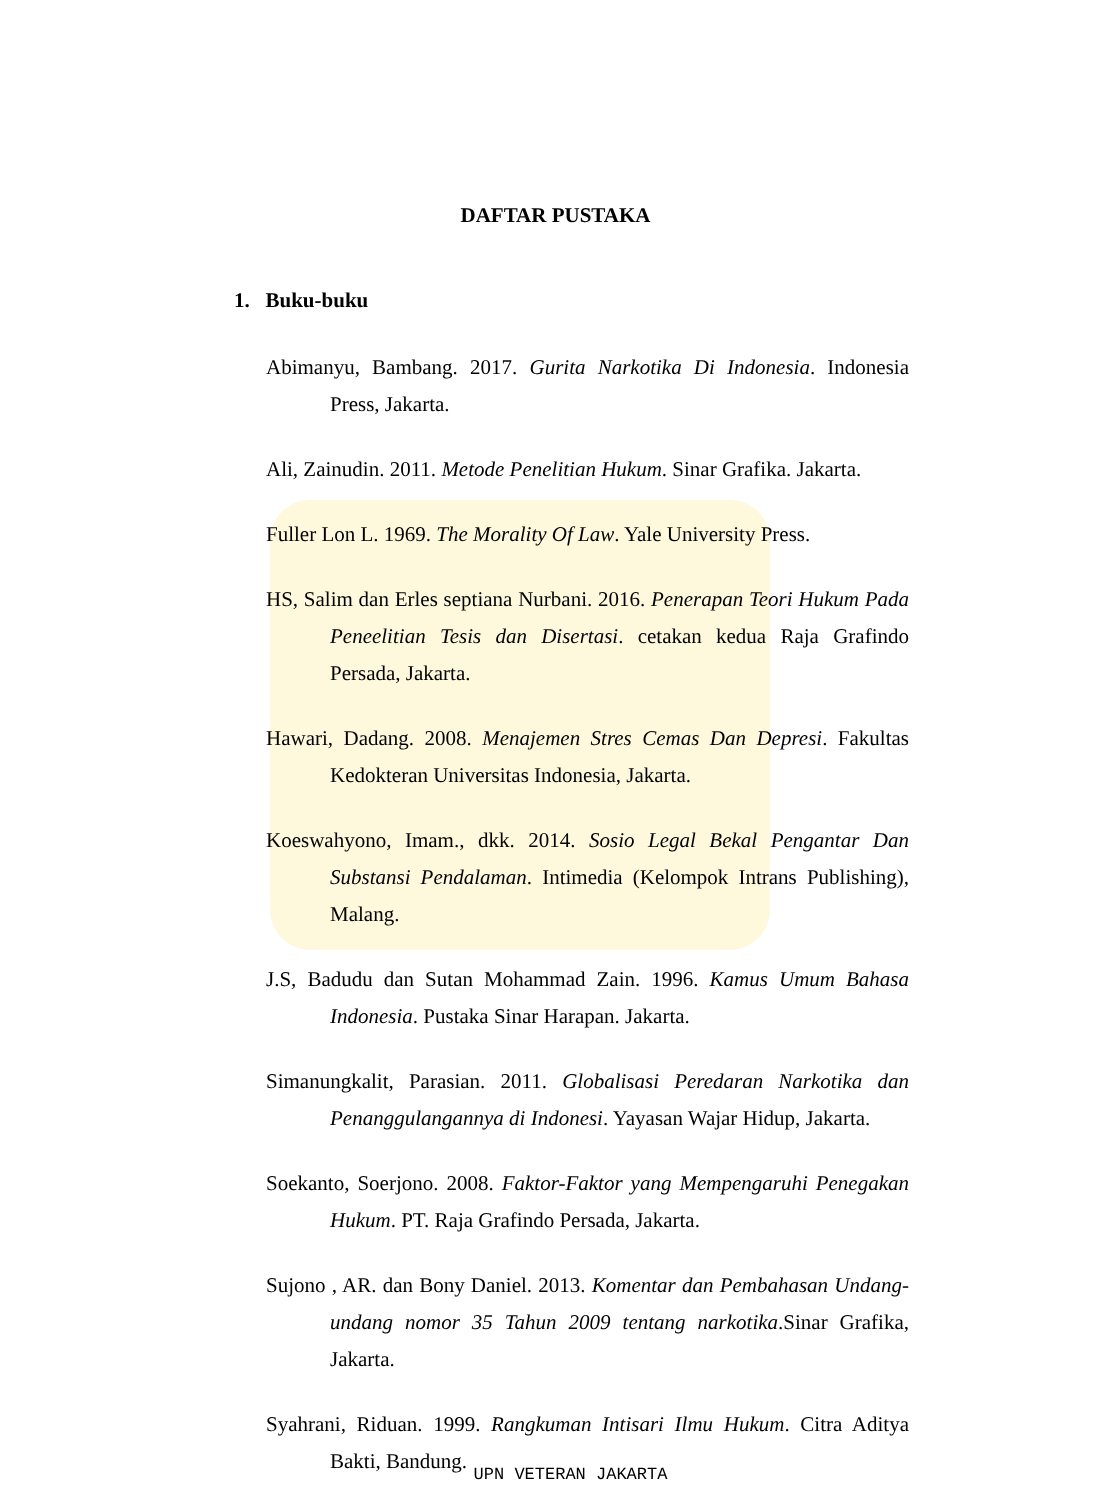DAFTAR PUSTAKA
1. Buku-buku
Abimanyu, Bambang. 2017. Gurita Narkotika Di Indonesia. Indonesia Press, Jakarta.
Ali, Zainudin. 2011. Metode Penelitian Hukum. Sinar Grafika. Jakarta.
Fuller Lon L. 1969. The Morality Of Law. Yale University Press.
HS, Salim dan Erles septiana Nurbani. 2016. Penerapan Teori Hukum Pada Peneelitian Tesis dan Disertasi. cetakan kedua Raja Grafindo Persada, Jakarta.
Hawari, Dadang. 2008. Menajemen Stres Cemas Dan Depresi. Fakultas Kedokteran Universitas Indonesia, Jakarta.
Koeswahyono, Imam., dkk. 2014. Sosio Legal Bekal Pengantar Dan Substansi Pendalaman. Intimedia (Kelompok Intrans Publishing), Malang.
J.S, Badudu dan Sutan Mohammad Zain. 1996. Kamus Umum Bahasa Indonesia. Pustaka Sinar Harapan. Jakarta.
Simanungkalit, Parasian. 2011. Globalisasi Peredaran Narkotika dan Penanggulangannya di Indonesi. Yayasan Wajar Hidup, Jakarta.
Soekanto, Soerjono. 2008. Faktor-Faktor yang Mempengaruhi Penegakan Hukum. PT. Raja Grafindo Persada, Jakarta.
Sujono , AR. dan Bony Daniel. 2013. Komentar dan Pembahasan Undang-undang nomor 35 Tahun 2009 tentang narkotika.Sinar Grafika, Jakarta.
Syahrani, Riduan. 1999. Rangkuman Intisari Ilmu Hukum. Citra Aditya Bakti, Bandung.
UPN VETERAN JAKARTA